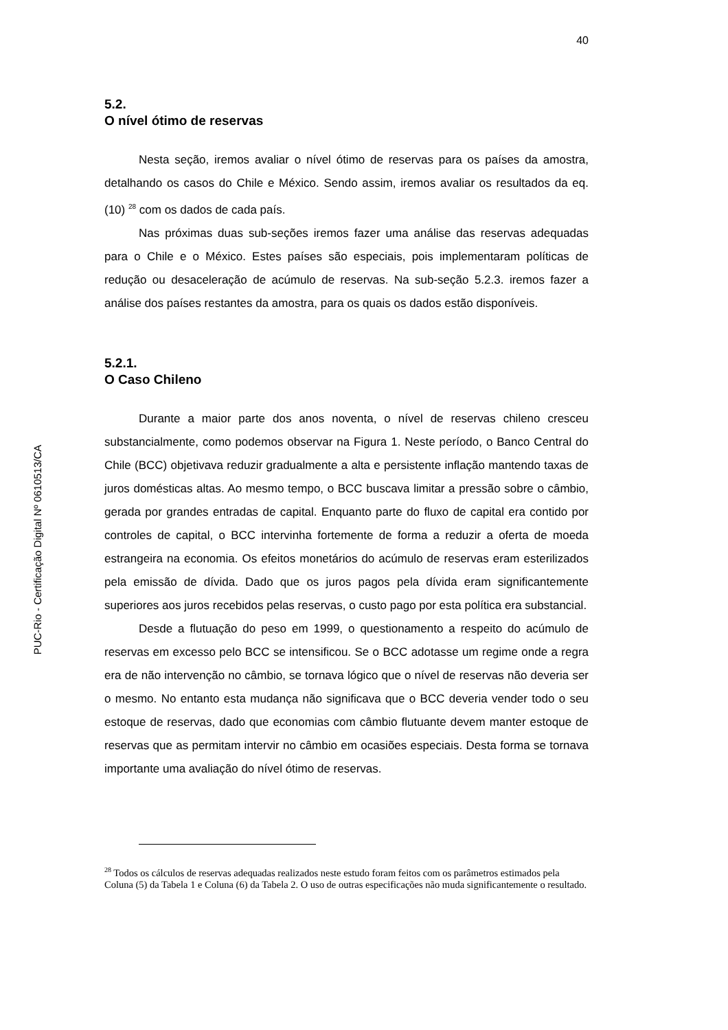PUC-Rio - Certificação Digital Nº 0610513/CA
40
5.2.
O nível ótimo de reservas
Nesta seção, iremos avaliar o nível ótimo de reservas para os países da amostra, detalhando os casos do Chile e México. Sendo assim, iremos avaliar os resultados da eq. (10) <sup>28</sup> com os dados de cada país.
Nas próximas duas sub-seções iremos fazer uma análise das reservas adequadas para o Chile e o México. Estes países são especiais, pois implementaram políticas de redução ou desaceleração de acúmulo de reservas. Na sub-seção 5.2.3. iremos fazer a análise dos países restantes da amostra, para os quais os dados estão disponíveis.
5.2.1.
O Caso Chileno
Durante a maior parte dos anos noventa, o nível de reservas chileno cresceu substancialmente, como podemos observar na Figura 1. Neste período, o Banco Central do Chile (BCC) objetivava reduzir gradualmente a alta e persistente inflação mantendo taxas de juros domésticas altas. Ao mesmo tempo, o BCC buscava limitar a pressão sobre o câmbio, gerada por grandes entradas de capital. Enquanto parte do fluxo de capital era contido por controles de capital, o BCC intervinha fortemente de forma a reduzir a oferta de moeda estrangeira na economia. Os efeitos monetários do acúmulo de reservas eram esterilizados pela emissão de dívida. Dado que os juros pagos pela dívida eram significantemente superiores aos juros recebidos pelas reservas, o custo pago por esta política era substancial.
Desde a flutuação do peso em 1999, o questionamento a respeito do acúmulo de reservas em excesso pelo BCC se intensificou. Se o BCC adotasse um regime onde a regra era de não intervenção no câmbio, se tornava lógico que o nível de reservas não deveria ser o mesmo. No entanto esta mudança não significava que o BCC deveria vender todo o seu estoque de reservas, dado que economias com câmbio flutuante devem manter estoque de reservas que as permitam intervir no câmbio em ocasiões especiais. Desta forma se tornava importante uma avaliação do nível ótimo de reservas.
<sup>28</sup> Todos os cálculos de reservas adequadas realizados neste estudo foram feitos com os parâmetros estimados pela Coluna (5) da Tabela 1 e Coluna (6) da Tabela 2. O uso de outras especificações não muda significantemente o resultado.